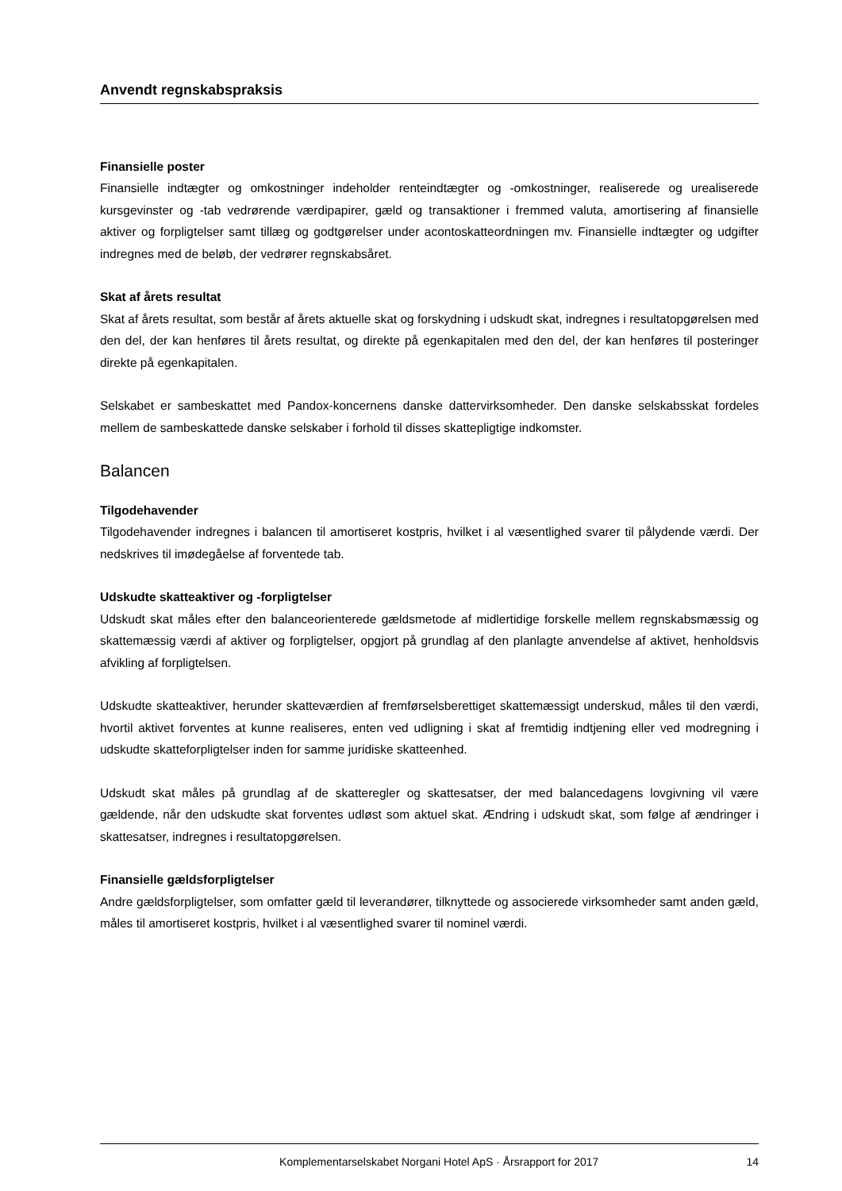Anvendt regnskabspraksis
Finansielle poster
Finansielle indtægter og omkostninger indeholder renteindtægter og -omkostninger, realiserede og urealiserede kursgevinster og -tab vedrørende værdipapirer, gæld og transaktioner i fremmed valuta, amortisering af finansielle aktiver og forpligtelser samt tillæg og godtgørelser under acontoskatteordningen mv. Finansielle indtægter og udgifter indregnes med de beløb, der vedrører regnskabsåret.
Skat af årets resultat
Skat af årets resultat, som består af årets aktuelle skat og forskydning i udskudt skat, indregnes i resultatopgørelsen med den del, der kan henføres til årets resultat, og direkte på egenkapitalen med den del, der kan henføres til posteringer direkte på egenkapitalen.
Selskabet er sambeskattet med Pandox-koncernens danske dattervirksomheder. Den danske selskabsskat fordeles mellem de sambeskattede danske selskaber i forhold til disses skattepligtige indkomster.
Balancen
Tilgodehavender
Tilgodehavender indregnes i balancen til amortiseret kostpris, hvilket i al væsentlighed svarer til pålydende værdi. Der nedskrives til imødegåelse af forventede tab.
Udskudte skatteaktiver og -forpligtelser
Udskudt skat måles efter den balanceorienterede gældsmetode af midlertidige forskelle mellem regnskabsmæssig og skattemæssig værdi af aktiver og forpligtelser, opgjort på grundlag af den planlagte anvendelse af aktivet, henholdsvis afvikling af forpligtelsen.
Udskudte skatteaktiver, herunder skatteværdien af fremførselsberettiget skattemæssigt underskud, måles til den værdi, hvortil aktivet forventes at kunne realiseres, enten ved udligning i skat af fremtidig indtjening eller ved modregning i udskudte skatteforpligtelser inden for samme juridiske skatteenhed.
Udskudt skat måles på grundlag af de skatteregler og skattesatser, der med balancedagens lovgivning vil være gældende, når den udskudte skat forventes udløst som aktuel skat. Ændring i udskudt skat, som følge af ændringer i skattesatser, indregnes i resultatopgørelsen.
Finansielle gældsforpligtelser
Andre gældsforpligtelser, som omfatter gæld til leverandører, tilknyttede og associerede virksomheder samt anden gæld, måles til amortiseret kostpris, hvilket i al væsentlighed svarer til nominel værdi.
Komplementarselskabet Norgani Hotel ApS · Årsrapport for 2017 14